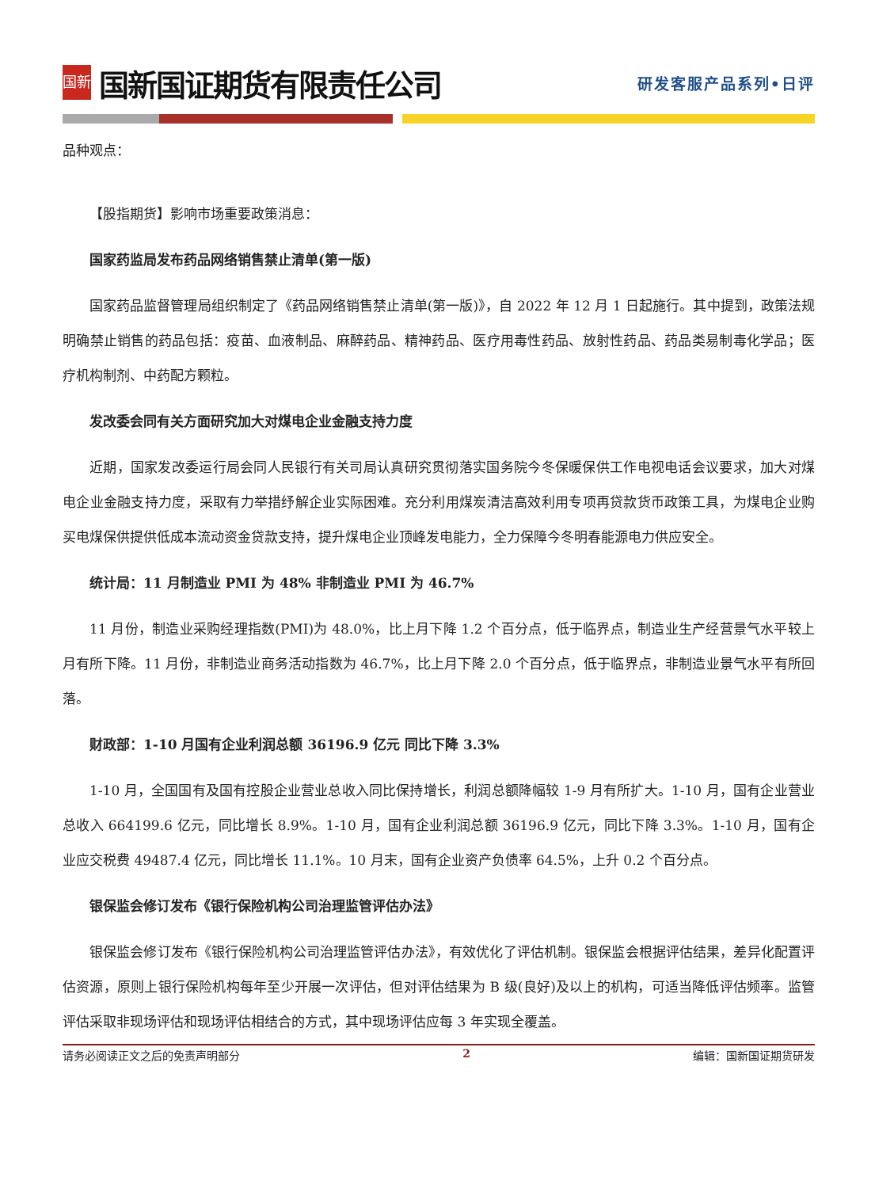国新
国新国证期货有限责任公司
研发客服产品系列•日评
品种观点：
【股指期货】影响市场重要政策消息：
国家药监局发布药品网络销售禁止清单(第一版)
国家药品监督管理局组织制定了《药品网络销售禁止清单(第一版)》，自 2022 年 12 月 1 日起施行。其中提到，政策法规明确禁止销售的药品包括：疫苗、血液制品、麻醉药品、精神药品、医疗用毒性药品、放射性药品、药品类易制毒化学品；医疗机构制剂、中药配方颗粒。
发改委会同有关方面研究加大对煤电企业金融支持力度
近期，国家发改委运行局会同人民银行有关司局认真研究贯彻落实国务院今冬保暖保供工作电视电话会议要求，加大对煤电企业金融支持力度，采取有力举措纾解企业实际困难。充分利用煤炭清洁高效利用专项再贷款货币政策工具，为煤电企业购买电煤保供提供低成本流动资金贷款支持，提升煤电企业顶峰发电能力，全力保障今冬明春能源电力供应安全。
统计局：11 月制造业 PMI 为 48% 非制造业 PMI 为 46.7%
11 月份，制造业采购经理指数(PMI)为 48.0%，比上月下降 1.2 个百分点，低于临界点，制造业生产经营景气水平较上月有所下降。11 月份，非制造业商务活动指数为 46.7%，比上月下降 2.0 个百分点，低于临界点，非制造业景气水平有所回落。
财政部：1-10 月国有企业利润总额 36196.9 亿元 同比下降 3.3%
1-10 月，全国国有及国有控股企业营业总收入同比保持增长，利润总额降幅较 1-9 月有所扩大。1-10 月，国有企业营业总收入 664199.6 亿元，同比增长 8.9%。1-10 月，国有企业利润总额 36196.9 亿元，同比下降 3.3%。1-10 月，国有企业应交税费 49487.4 亿元，同比增长 11.1%。10 月末，国有企业资产负债率 64.5%，上升 0.2 个百分点。
银保监会修订发布《银行保险机构公司治理监管评估办法》
银保监会修订发布《银行保险机构公司治理监管评估办法》，有效优化了评估机制。银保监会根据评估结果，差异化配置评估资源，原则上银行保险机构每年至少开展一次评估，但对评估结果为 B 级(良好)及以上的机构，可适当降低评估频率。监管评估采取非现场评估和现场评估相结合的方式，其中现场评估应每 3 年实现全覆盖。
请务必阅读正文之后的免责声明部分 2 编辑：国新国证期货研发